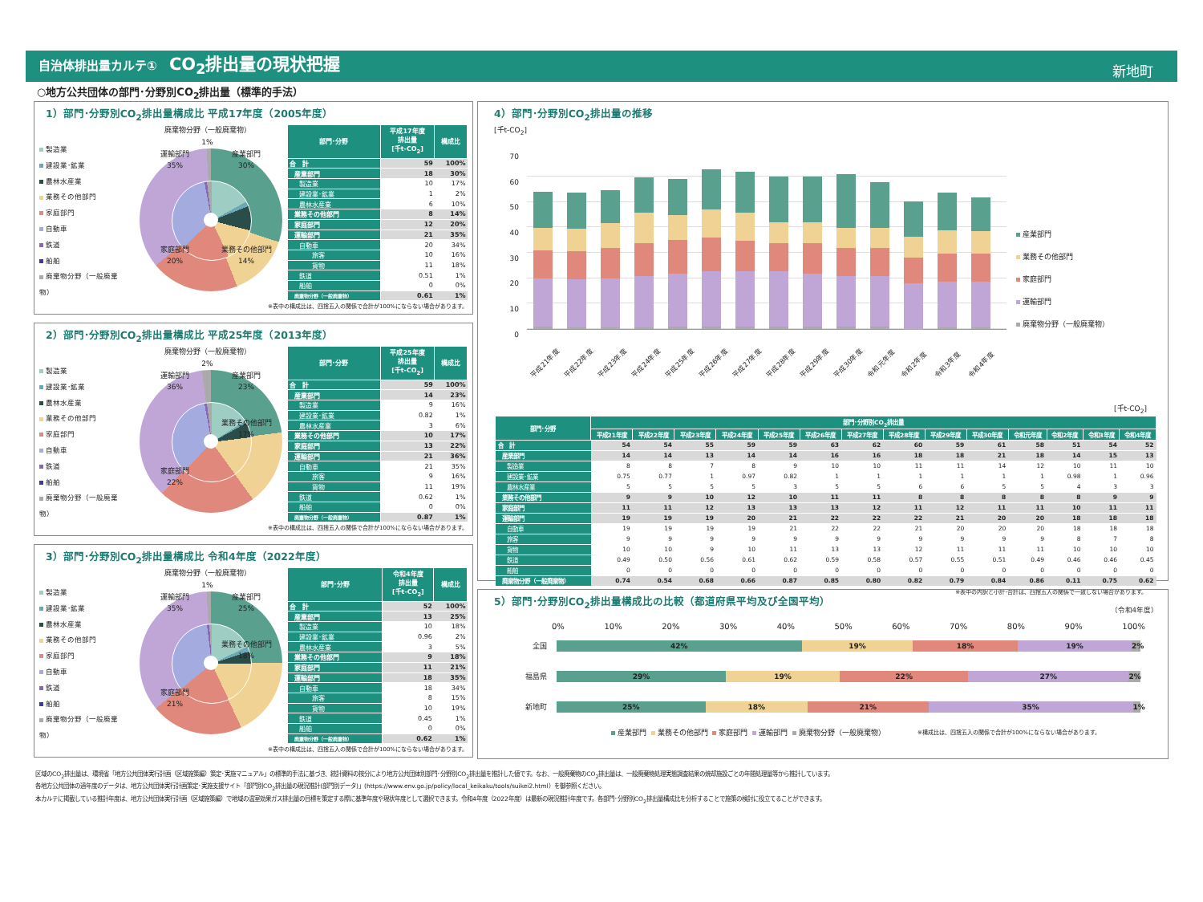自治体排出量カルテ① CO<sub>2</sub>排出量の現状把握
新地町
○地方公共団体の部門･分野別CO<sub>2</sub>排出量（標準的手法）
1）部門･分野別CO<sub>2</sub>排出量構成比 平成17年度（2005年度）
製造業
建設業･鉱業
農林水産業
業務その他部門
家庭部門
自動車
鉄道
船舶
廃棄物分野（一般廃棄物）
廃棄物分野（一般廃棄物）
1%
運輸部門
35%
産業部門
30%
家庭部門
20%
業務その他部門
14%
| 部門･分野 | 平成17年度 排出量 [千t-CO<sub>2</sub>] | 構成比 |
| --- | --- | --- |
| 合 計 | 59 | 100% |
| 産業部門 | 18 | 30% |
| 製造業 | 10 | 17% |
| 建設業･鉱業 | 1 | 2% |
| 農林水産業 | 6 | 10% |
| 業務その他部門 | 8 | 14% |
| 家庭部門 | 12 | 20% |
| 運輸部門 | 21 | 35% |
| 自動車 | 20 | 34% |
| 旅客 | 10 | 16% |
| 貨物 | 11 | 18% |
| 鉄道 | 0.51 | 1% |
| 船舶 | 0 | 0% |
| 廃棄物分野（一般廃棄物） | 0.61 | 1% |
※表中の構成比は、四捨五入の関係で合計が100%にならない場合があります。
2）部門･分野別CO<sub>2</sub>排出量構成比 平成25年度（2013年度）
製造業
建設業･鉱業
農林水産業
業務その他部門
家庭部門
自動車
鉄道
船舶
廃棄物分野（一般廃棄物）
廃棄物分野（一般廃棄物）
2%
運輸部門
36%
産業部門
23%
業務その他部門
17%
家庭部門
22%
| 部門･分野 | 平成25年度 排出量 [千t-CO<sub>2</sub>] | 構成比 |
| --- | --- | --- |
| 合 計 | 59 | 100% |
| 産業部門 | 14 | 23% |
| 製造業 | 9 | 16% |
| 建設業･鉱業 | 0.82 | 1% |
| 農林水産業 | 3 | 6% |
| 業務その他部門 | 10 | 17% |
| 家庭部門 | 13 | 22% |
| 運輸部門 | 21 | 36% |
| 自動車 | 21 | 35% |
| 旅客 | 9 | 16% |
| 貨物 | 11 | 19% |
| 鉄道 | 0.62 | 1% |
| 船舶 | 0 | 0% |
| 廃棄物分野（一般廃棄物） | 0.87 | 1% |
※表中の構成比は、四捨五入の関係で合計が100%にならない場合があります。
3）部門･分野別CO<sub>2</sub>排出量構成比 令和4年度（2022年度）
製造業
建設業･鉱業
農林水産業
業務その他部門
家庭部門
自動車
鉄道
船舶
廃棄物分野（一般廃棄物）
廃棄物分野（一般廃棄物）
1%
運輸部門
35%
産業部門
25%
業務その他部門
18%
家庭部門
21%
| 部門･分野 | 令和4年度 排出量 [千t-CO<sub>2</sub>] | 構成比 |
| --- | --- | --- |
| 合 計 | 52 | 100% |
| 産業部門 | 13 | 25% |
| 製造業 | 10 | 18% |
| 建設業･鉱業 | 0.96 | 2% |
| 農林水産業 | 3 | 5% |
| 業務その他部門 | 9 | 18% |
| 家庭部門 | 11 | 21% |
| 運輸部門 | 18 | 35% |
| 自動車 | 18 | 34% |
| 旅客 | 8 | 15% |
| 貨物 | 10 | 19% |
| 鉄道 | 0.45 | 1% |
| 船舶 | 0 | 0% |
| 廃棄物分野（一般廃棄物） | 0.62 | 1% |
※表中の構成比は、四捨五入の関係で合計が100%にならない場合があります。
4）部門･分野別CO<sub>2</sub>排出量の推移
[千t-CO<sub>2</sub>]
70
60
50
40
30
20
10
0
産業部門
業務その他部門
家庭部門
運輸部門
廃棄物分野（一般廃棄物）
平成21年度 平成22年度 平成23年度 平成24年度 平成25年度 平成26年度 平成27年度 平成28年度 平成29年度 平成30年度 令和元年度 令和2年度 令和3年度 令和4年度
[千t-CO<sub>2</sub>]
| 部門･分野 | 部門･分野別CO<sub>2</sub>排出量 | | | | | | | | | | | | | |
| --- | --- | --- | --- | --- | --- | --- | --- | --- | --- | --- | --- | --- | --- | --- |
| | 平成21年度 | 平成22年度 | 平成23年度 | 平成24年度 | 平成25年度 | 平成26年度 | 平成27年度 | 平成28年度 | 平成29年度 | 平成30年度 | 令和元年度 | 令和2年度 | 令和3年度 | 令和4年度 |
| 合 計 | 54 | 54 | 55 | 59 | 59 | 63 | 62 | 60 | 59 | 61 | 58 | 51 | 54 | 52 |
| 産業部門 | 14 | 14 | 13 | 14 | 14 | 16 | 16 | 18 | 18 | 21 | 18 | 14 | 15 | 13 |
| 製造業 | 8 | 8 | 7 | 8 | 9 | 10 | 10 | 11 | 11 | 14 | 12 | 10 | 11 | 10 |
| 建設業･鉱業 | 0.75 | 0.77 | 1 | 0.97 | 0.82 | 1 | 1 | 1 | 1 | 1 | 1 | 0.98 | 1 | 0.96 |
| 農林水産業 | 5 | 5 | 5 | 5 | 3 | 5 | 5 | 6 | 6 | 5 | 5 | 4 | 3 | 3 |
| 業務その他部門 | 9 | 9 | 10 | 12 | 10 | 11 | 11 | 8 | 8 | 8 | 8 | 8 | 9 | 9 |
| 家庭部門 | 11 | 11 | 12 | 13 | 13 | 13 | 12 | 11 | 12 | 11 | 11 | 10 | 11 | 11 |
| 運輸部門 | 19 | 19 | 19 | 20 | 21 | 22 | 22 | 22 | 21 | 20 | 20 | 18 | 18 | 18 |
| 自動車 | 19 | 19 | 19 | 19 | 21 | 22 | 22 | 21 | 20 | 20 | 20 | 18 | 18 | 18 |
| 旅客 | 9 | 9 | 9 | 9 | 9 | 9 | 9 | 9 | 9 | 9 | 9 | 8 | 7 | 8 |
| 貨物 | 10 | 10 | 9 | 10 | 11 | 13 | 13 | 12 | 11 | 11 | 11 | 10 | 10 | 10 |
| 鉄道 | 0.49 | 0.50 | 0.56 | 0.61 | 0.62 | 0.59 | 0.58 | 0.57 | 0.55 | 0.51 | 0.49 | 0.46 | 0.46 | 0.45 |
| 船舶 | 0 | 0 | 0 | 0 | 0 | 0 | 0 | 0 | 0 | 0 | 0 | 0 | 0 | 0 |
| 廃棄物分野（一般廃棄物） | 0.74 | 0.54 | 0.68 | 0.66 | 0.87 | 0.85 | 0.80 | 0.82 | 0.79 | 0.84 | 0.86 | 0.11 | 0.75 | 0.62 |
※表中の内訳と小計･合計は、四捨五入の関係で一致しない場合があります。
5）部門･分野別CO<sub>2</sub>排出量構成比の比較（都道府県平均及び全国平均）
（令和4年度）
0% 10% 20% 30% 40% 50% 60% 70% 80% 90% 100%
全国
42% 19% 18% 19% 2%
福島県
29% 19% 22% 27% 2%
新地町
25% 18% 21% 35% 1%
産業部門 業務その他部門 家庭部門 運輸部門 廃棄物分野（一般廃棄物） ※構成比は、四捨五入の関係で合計が100%にならない場合があります。
区域のCO<sub>2</sub>排出量は、環境省「地方公共団体実行計画（区域施策編）策定･実施マニュアル」の標準的手法に基づき、統計資料の按分により地方公共団体別部門･分野別CO<sub>2</sub>排出量を推計した値です。なお、一般廃棄物のCO<sub>2</sub>排出量は、一般廃棄物処理実態調査結果の焼却施設ごとの年間処理量等から推計しています。
各地方公共団体の過年度のデータは、地方公共団体実行計画策定･実施支援サイト「部門別CO<sub>2</sub>排出量の現況推計(部門別データ)」(https://www.env.go.jp/policy/local_keikaku/tools/suikei2.html）を御参照ください。
本カルテに掲載している推計年度は、地方公共団体実行計画（区域施策編）で地域の温室効果ガス排出量の目標を策定する際に基準年度や現状年度として選択できます。令和4年度（2022年度）は最新の現況推計年度です。各部門･分野別CO<sub>2</sub>排出量構成比を分析することで施策の検討に役立てることができます。